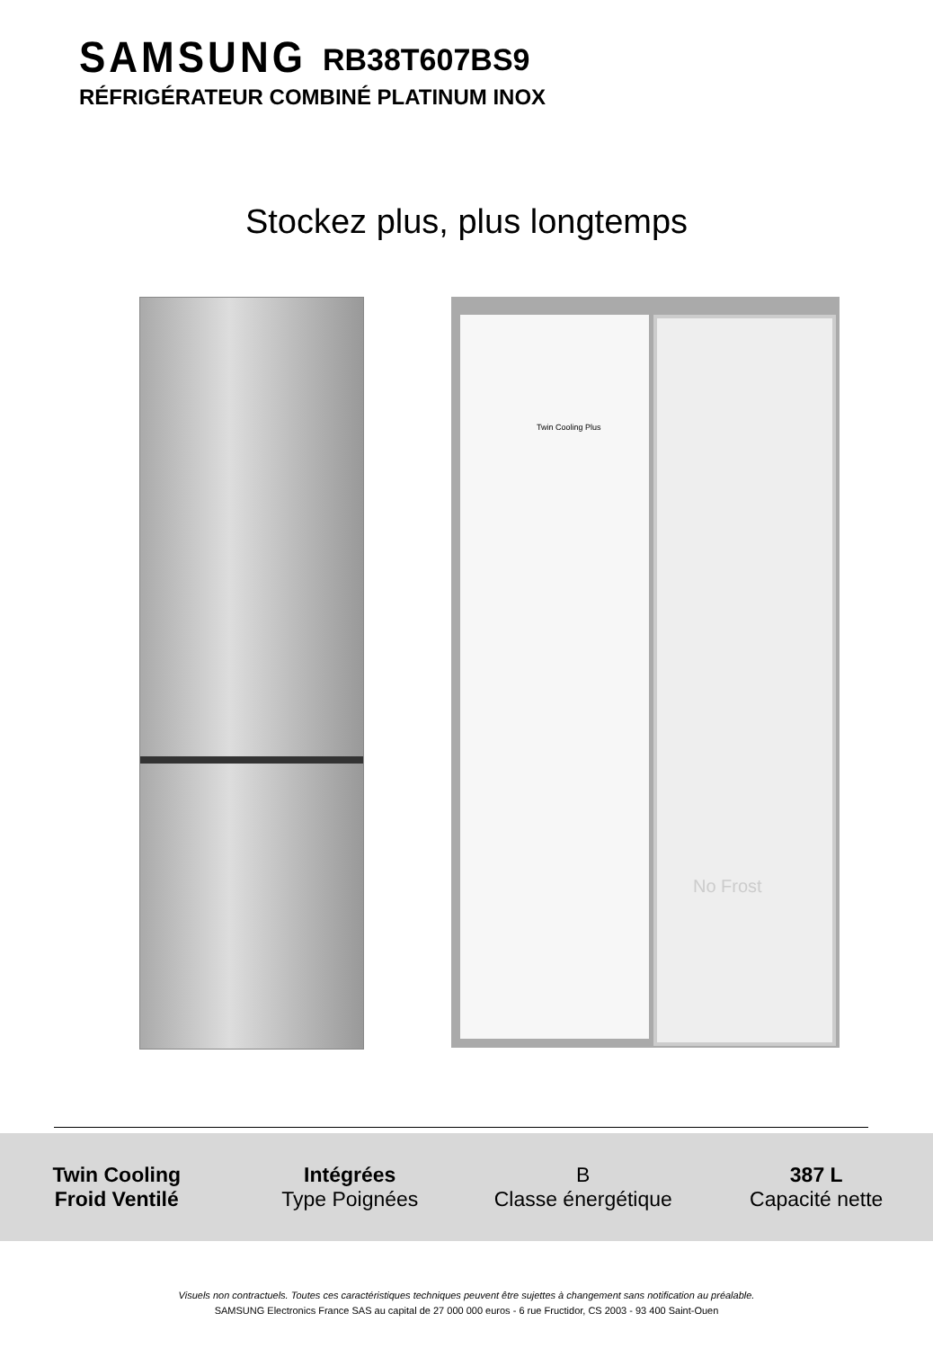SAMSUNG RB38T607BS9
RÉFRIGÉRATEUR COMBINÉ PLATINUM INOX
Stockez plus, plus longtemps
Twin Cooling Plus No Frost
Twin Cooling
Froid Ventilé
Intégrées
Type Poignées
B
Classe énergétique
387 L
Capacité nette
Visuels non contractuels. Toutes ces caractéristiques techniques peuvent être sujettes à changement sans notification au préalable.
SAMSUNG Electronics France SAS au capital de 27 000 000 euros - 6 rue Fructidor, CS 2003 - 93 400 Saint-Ouen